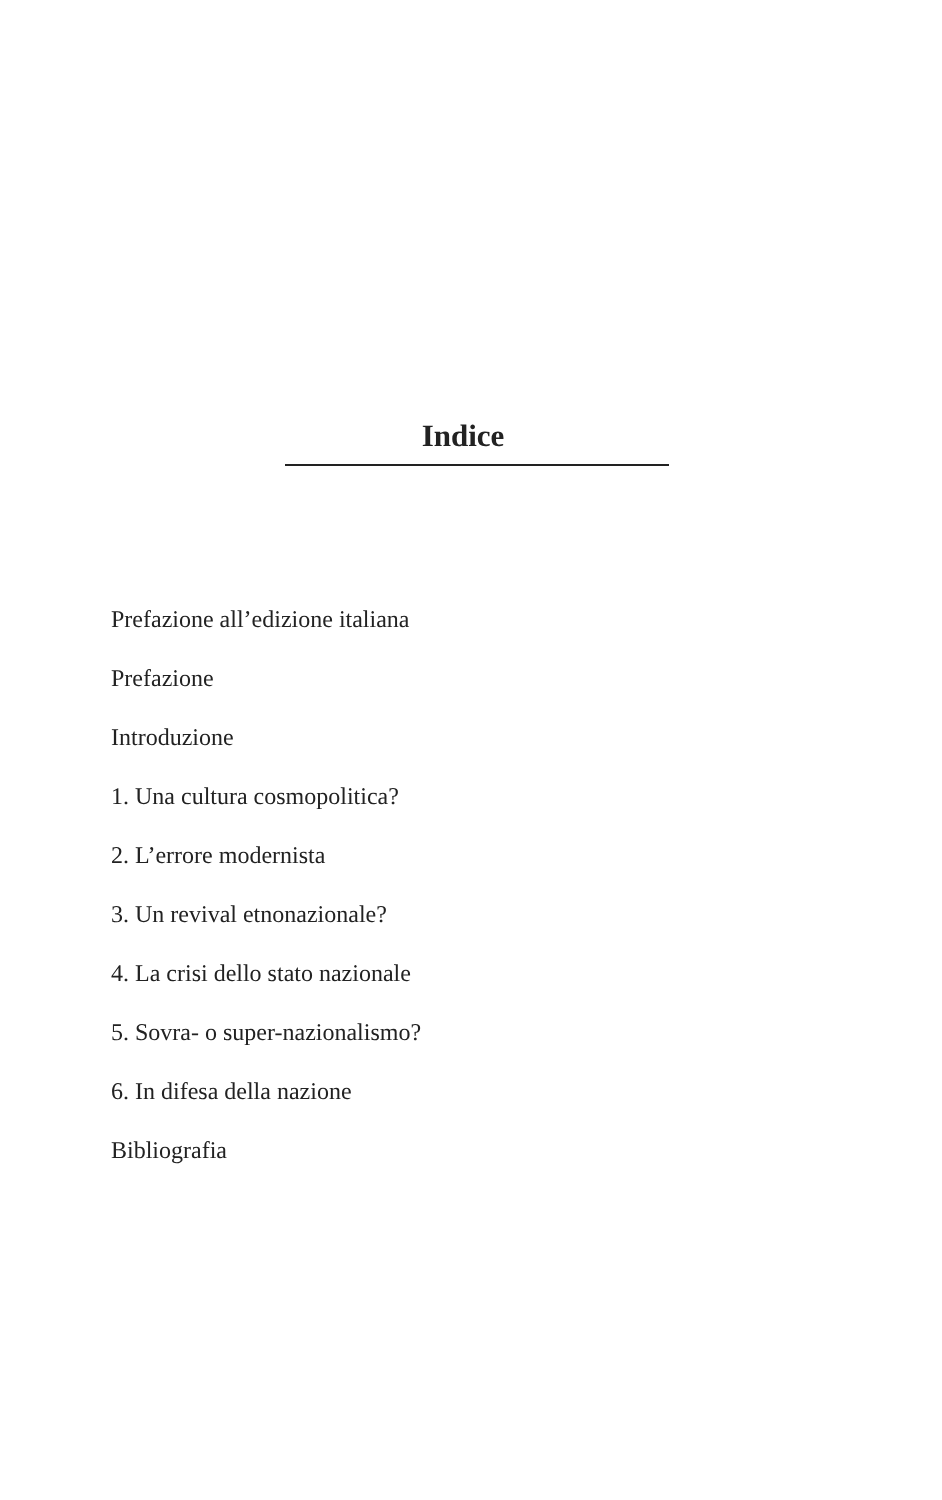Indice
Prefazione all’edizione italiana
Prefazione
Introduzione
1. Una cultura cosmopolitica?
2. L’errore modernista
3. Un revival etnonazionale?
4. La crisi dello stato nazionale
5. Sovra- o super-nazionalismo?
6. In difesa della nazione
Bibliografia